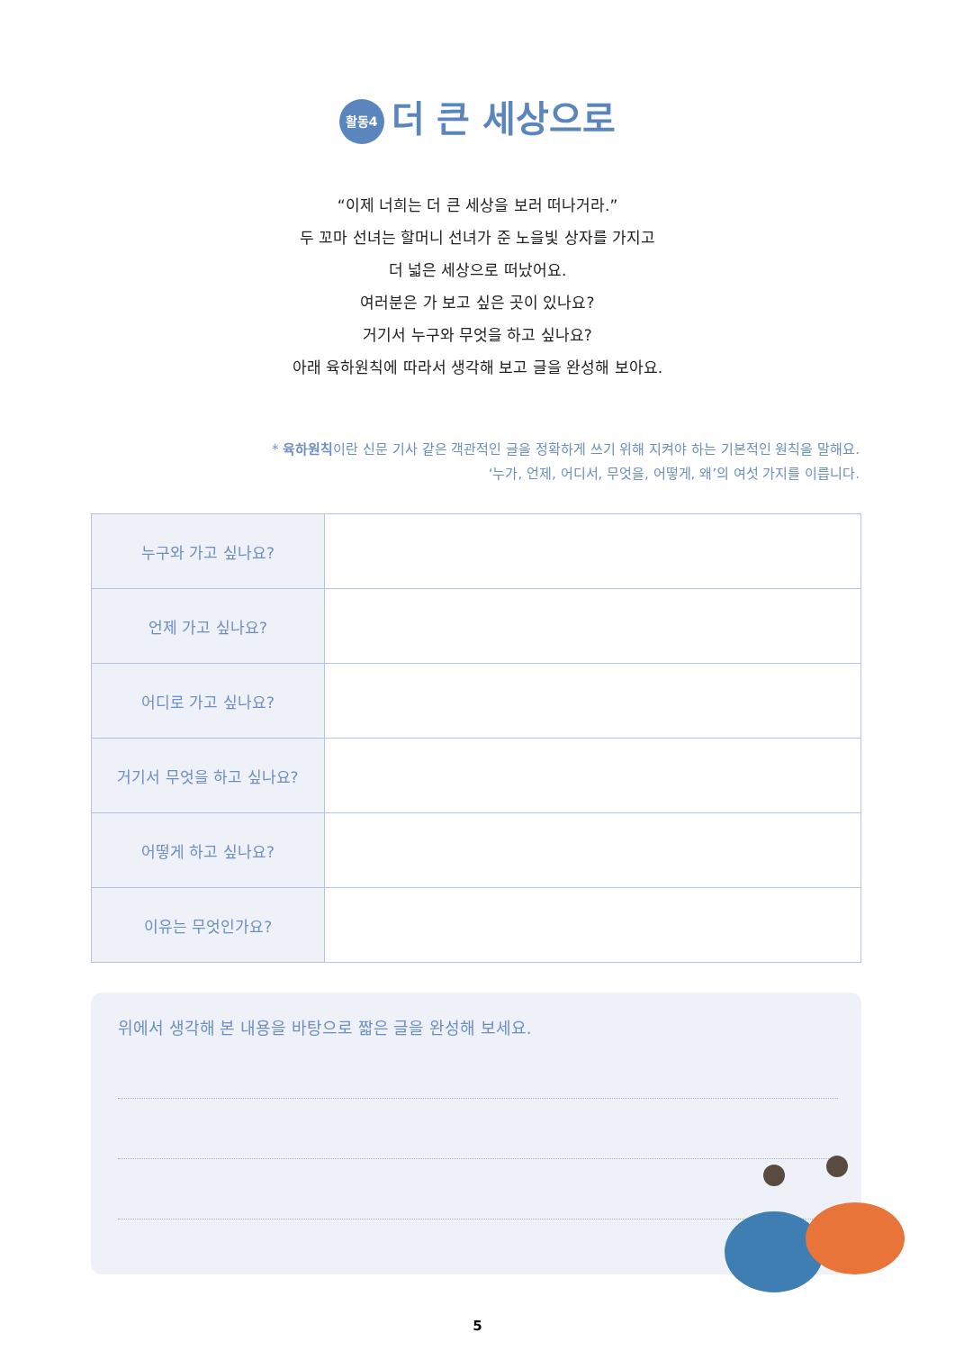활동4 더 큰 세상으로
“이제 너희는 더 큰 세상을 보러 떠나거라.”
두 꼬마 선녀는 할머니 선녀가 준 노을빛 상자를 가지고
더 넓은 세상으로 떠났어요.
여러분은 가 보고 싶은 곳이 있나요?
거기서 누구와 무엇을 하고 싶나요?
아래 육하원칙에 따라서 생각해 보고 글을 완성해 보아요.
* 육하원칙이란 신문 기사 같은 객관적인 글을 정확하게 쓰기 위해 지켜야 하는 기본적인 원칙을 말해요.
‘누가, 언제, 어디서, 무엇을, 어떻게, 왜’의 여섯 가지를 이릅니다.
| 누구와 가고 싶나요? | |
| 언제 가고 싶나요? | |
| 어디로 가고 싶나요? | |
| 거기서 무엇을 하고 싶나요? | |
| 어떻게 하고 싶나요? | |
| 이유는 무엇인가요? | |
위에서 생각해 본 내용을 바탕으로 짧은 글을 완성해 보세요.
5